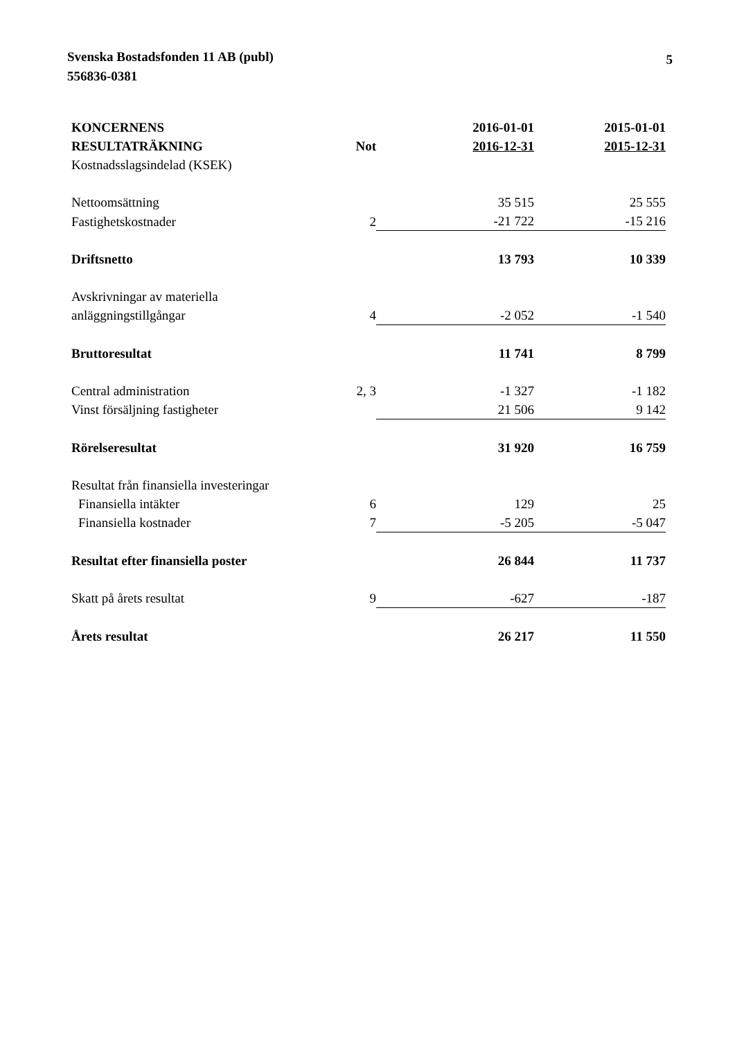Svenska Bostadsfonden 11 AB (publ)
556836-0381
5
| KONCERNENS RESULTATRÄKNING | Not | 2016-01-01 2016-12-31 | 2015-01-01 2015-12-31 |
| --- | --- | --- | --- |
| Kostnadsslagsindelad (KSEK) | | | |
| Nettoomsättning | | 35 515 | 25 555 |
| Fastighetskostnader | 2 | -21 722 | -15 216 |
| Driftsnetto | | 13 793 | 10 339 |
| Avskrivningar av materiella anläggningstillgångar | 4 | -2 052 | -1 540 |
| Bruttoresultat | | 11 741 | 8 799 |
| Central administration | 2, 3 | -1 327 | -1 182 |
| Vinst försäljning fastigheter | | 21 506 | 9 142 |
| Rörelseresultat | | 31 920 | 16 759 |
| Resultat från finansiella investeringar | | | |
| Finansiella intäkter | 6 | 129 | 25 |
| Finansiella kostnader | 7 | -5 205 | -5 047 |
| Resultat efter finansiella poster | | 26 844 | 11 737 |
| Skatt på årets resultat | 9 | -627 | -187 |
| Årets resultat | | 26 217 | 11 550 |